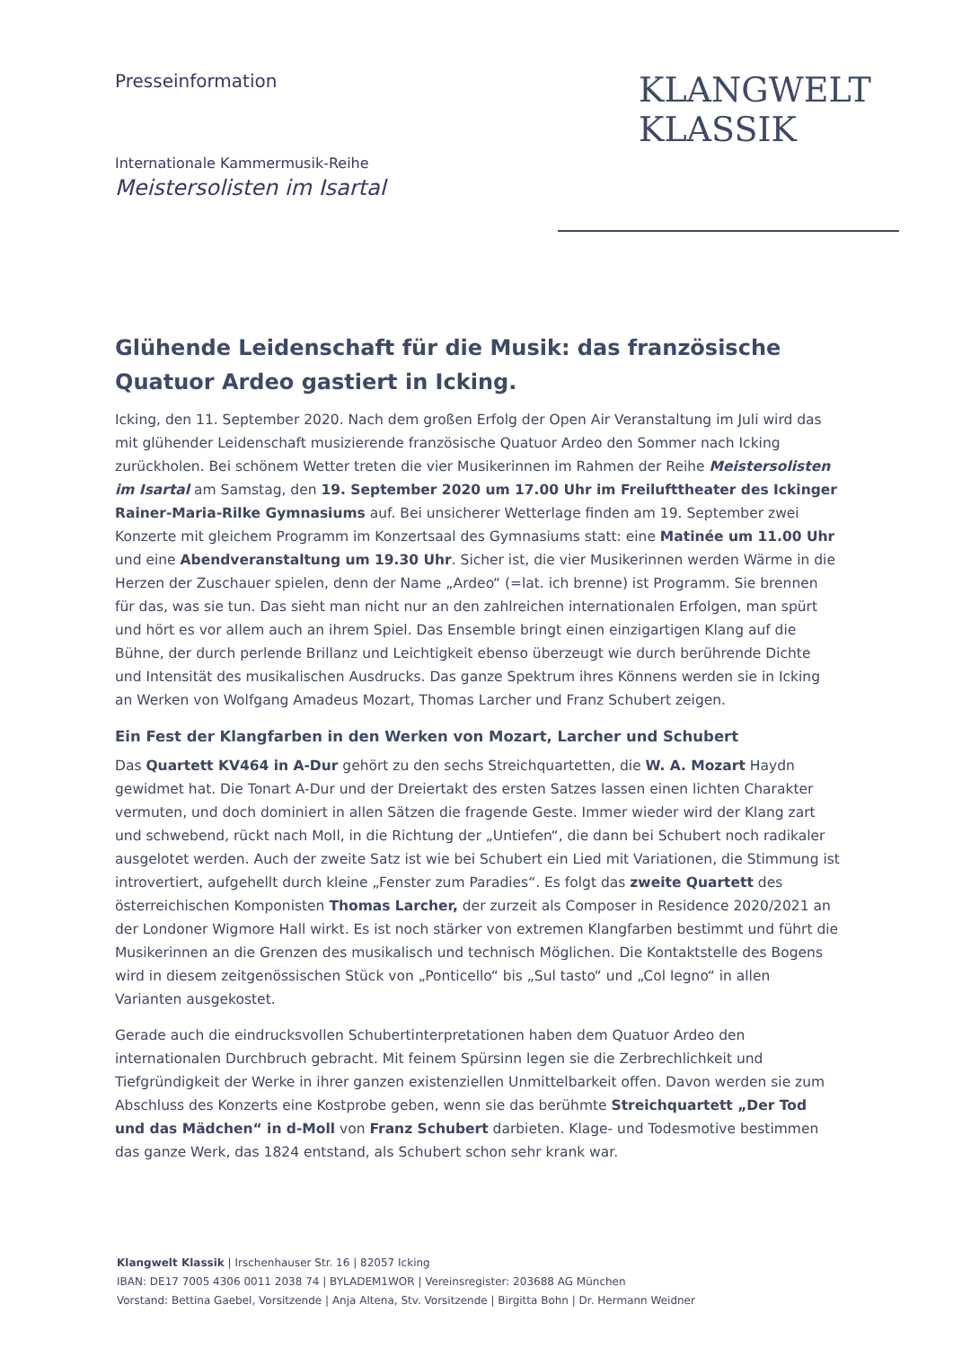Presseinformation
Internationale Kammermusik-Reihe
Meistersolisten im Isartal
KLANGWELT
KLASSIK
Glühende Leidenschaft für die Musik: das französische Quatuor Ardeo gastiert in Icking.
Icking, den 11. September 2020. Nach dem großen Erfolg der Open Air Veranstaltung im Juli wird das mit glühender Leidenschaft musizierende französische Quatuor Ardeo den Sommer nach Icking zurückholen. Bei schönem Wetter treten die vier Musikerinnen im Rahmen der Reihe Meistersolisten im Isartal am Samstag, den 19. September 2020 um 17.00 Uhr im Freilufttheater des Ickinger Rainer-Maria-Rilke Gymnasiums auf. Bei unsicherer Wetterlage finden am 19. September zwei Konzerte mit gleichem Programm im Konzertsaal des Gymnasiums statt: eine Matinée um 11.00 Uhr und eine Abendveranstaltung um 19.30 Uhr. Sicher ist, die vier Musikerinnen werden Wärme in die Herzen der Zuschauer spielen, denn der Name „Ardeo“ (=lat. ich brenne) ist Programm. Sie brennen für das, was sie tun. Das sieht man nicht nur an den zahlreichen internationalen Erfolgen, man spürt und hört es vor allem auch an ihrem Spiel. Das Ensemble bringt einen einzigartigen Klang auf die Bühne, der durch perlende Brillanz und Leichtigkeit ebenso überzeugt wie durch berührende Dichte und Intensität des musikalischen Ausdrucks. Das ganze Spektrum ihres Könnens werden sie in Icking an Werken von Wolfgang Amadeus Mozart, Thomas Larcher und Franz Schubert zeigen.
Ein Fest der Klangfarben in den Werken von Mozart, Larcher und Schubert
Das Quartett KV464 in A-Dur gehört zu den sechs Streichquartetten, die W. A. Mozart Haydn gewidmet hat. Die Tonart A-Dur und der Dreiertakt des ersten Satzes lassen einen lichten Charakter vermuten, und doch dominiert in allen Sätzen die fragende Geste. Immer wieder wird der Klang zart und schwebend, rückt nach Moll, in die Richtung der „Untiefen“, die dann bei Schubert noch radikaler ausgelotet werden. Auch der zweite Satz ist wie bei Schubert ein Lied mit Variationen, die Stimmung ist introvertiert, aufgehellt durch kleine „Fenster zum Paradies“. Es folgt das zweite Quartett des österreichischen Komponisten Thomas Larcher, der zurzeit als Composer in Residence 2020/2021 an der Londoner Wigmore Hall wirkt. Es ist noch stärker von extremen Klangfarben bestimmt und führt die Musikerinnen an die Grenzen des musikalisch und technisch Möglichen. Die Kontaktstelle des Bogens wird in diesem zeitgenössischen Stück von „Ponticello“ bis „Sul tasto“ und „Col legno“ in allen Varianten ausgekostet.
Gerade auch die eindrucksvollen Schubertinterpretationen haben dem Quatuor Ardeo den internationalen Durchbruch gebracht. Mit feinem Spürsinn legen sie die Zerbrechlichkeit und Tiefgründigkeit der Werke in ihrer ganzen existenziellen Unmittelbarkeit offen. Davon werden sie zum Abschluss des Konzerts eine Kostprobe geben, wenn sie das berühmte Streichquartett „Der Tod und das Mädchen“ in d-Moll von Franz Schubert darbieten. Klage- und Todesmotive bestimmen das ganze Werk, das 1824 entstand, als Schubert schon sehr krank war.
Klangwelt Klassik | Irschenhauser Str. 16 | 82057 Icking
IBAN: DE17 7005 4306 0011 2038 74 | BYLADEM1WOR | Vereinsregister: 203688 AG München
Vorstand: Bettina Gaebel, Vorsitzende | Anja Altena, Stv. Vorsitzende | Birgitta Bohn | Dr. Hermann Weidner